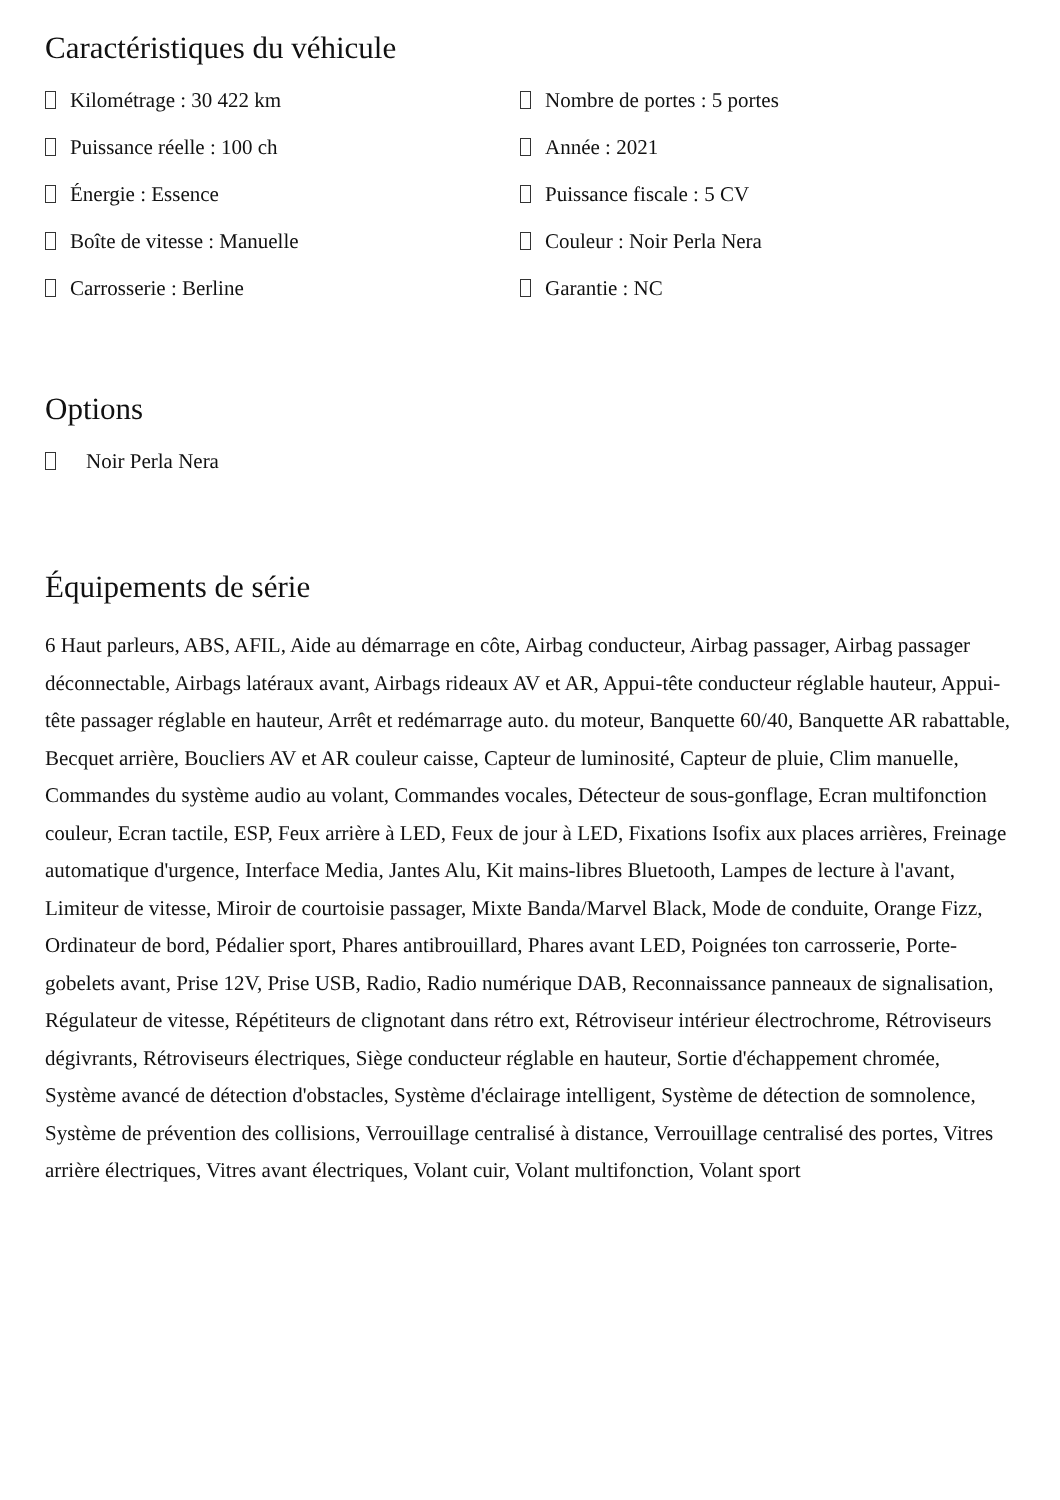Caractéristiques du véhicule
Kilométrage : 30 422 km
Nombre de portes : 5 portes
Puissance réelle : 100 ch
Année : 2021
Énergie : Essence
Puissance fiscale : 5 CV
Boîte de vitesse : Manuelle
Couleur : Noir Perla Nera
Carrosserie : Berline
Garantie : NC
Options
Noir Perla Nera
Équipements de série
6 Haut parleurs, ABS, AFIL, Aide au démarrage en côte, Airbag conducteur, Airbag passager, Airbag passager déconnectable, Airbags latéraux avant, Airbags rideaux AV et AR, Appui-tête conducteur réglable hauteur, Appui-tête passager réglable en hauteur, Arrêt et redémarrage auto. du moteur, Banquette 60/40, Banquette AR rabattable, Becquet arrière, Boucliers AV et AR couleur caisse, Capteur de luminosité, Capteur de pluie, Clim manuelle, Commandes du système audio au volant, Commandes vocales, Détecteur de sous-gonflage, Ecran multifonction couleur, Ecran tactile, ESP, Feux arrière à LED, Feux de jour à LED, Fixations Isofix aux places arrières, Freinage automatique d'urgence, Interface Media, Jantes Alu, Kit mains-libres Bluetooth, Lampes de lecture à l'avant, Limiteur de vitesse, Miroir de courtoisie passager, Mixte Banda/Marvel Black, Mode de conduite, Orange Fizz, Ordinateur de bord, Pédalier sport, Phares antibrouillard, Phares avant LED, Poignées ton carrosserie, Porte-gobelets avant, Prise 12V, Prise USB, Radio, Radio numérique DAB, Reconnaissance panneaux de signalisation, Régulateur de vitesse, Répétiteurs de clignotant dans rétro ext, Rétroviseur intérieur électrochrome, Rétroviseurs dégivrants, Rétroviseurs électriques, Siège conducteur réglable en hauteur, Sortie d'échappement chromée, Système avancé de détection d'obstacles, Système d'éclairage intelligent, Système de détection de somnolence, Système de prévention des collisions, Verrouillage centralisé à distance, Verrouillage centralisé des portes, Vitres arrière électriques, Vitres avant électriques, Volant cuir, Volant multifonction, Volant sport